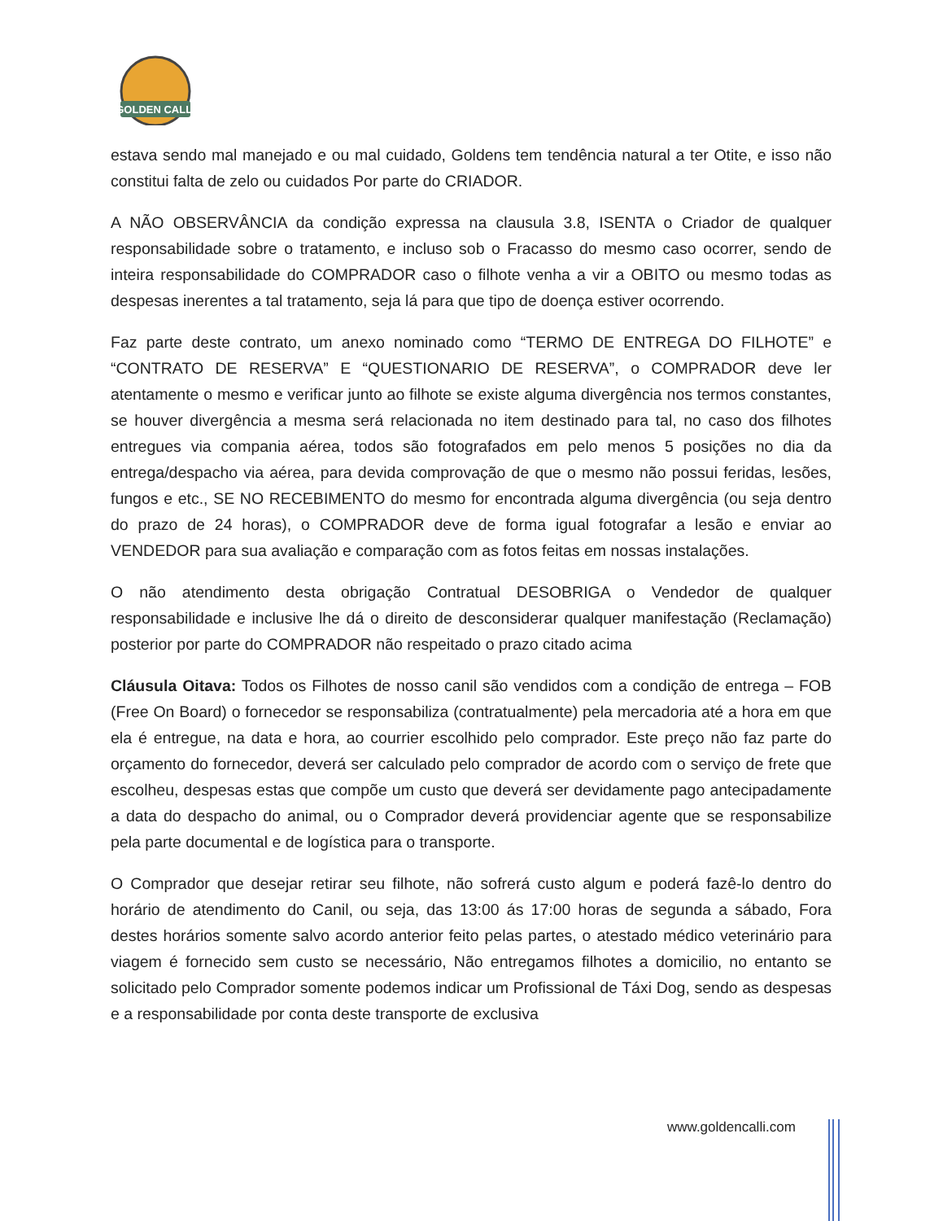GOLDEN CALLI
estava sendo mal manejado e ou mal cuidado, Goldens tem tendência natural a ter Otite, e isso não constitui falta de zelo ou cuidados Por parte do CRIADOR.
A NÃO OBSERVÂNCIA da condição expressa na clausula 3.8, ISENTA o Criador de qualquer responsabilidade sobre o tratamento, e incluso sob o Fracasso do mesmo caso ocorrer, sendo de inteira responsabilidade do COMPRADOR caso o filhote venha a vir a OBITO ou mesmo todas as despesas inerentes a tal tratamento, seja lá para que tipo de doença estiver ocorrendo.
Faz parte deste contrato, um anexo nominado como “TERMO DE ENTREGA DO FILHOTE” e “CONTRATO DE RESERVA” E “QUESTIONARIO DE RESERVA”, o COMPRADOR deve ler atentamente o mesmo e verificar junto ao filhote se existe alguma divergência nos termos constantes, se houver divergência a mesma será relacionada no item destinado para tal, no caso dos filhotes entregues via compania aérea, todos são fotografados em pelo menos 5 posições no dia da entrega/despacho via aérea, para devida comprovação de que o mesmo não possui feridas, lesões, fungos e etc., SE NO RECEBIMENTO do mesmo for encontrada alguma divergência (ou seja dentro do prazo de 24 horas), o COMPRADOR deve de forma igual fotografar a lesão e enviar ao VENDEDOR para sua avaliação e comparação com as fotos feitas em nossas instalações.
O não atendimento desta obrigação Contratual DESOBRIGA o Vendedor de qualquer responsabilidade e inclusive lhe dá o direito de desconsiderar qualquer manifestação (Reclamação) posterior por parte do COMPRADOR não respeitado o prazo citado acima
Cláusula Oitava: Todos os Filhotes de nosso canil são vendidos com a condição de entrega – FOB (Free On Board) o fornecedor se responsabiliza (contratualmente) pela mercadoria até a hora em que ela é entregue, na data e hora, ao courrier escolhido pelo comprador. Este preço não faz parte do orçamento do fornecedor, deverá ser calculado pelo comprador de acordo com o serviço de frete que escolheu, despesas estas que compõe um custo que deverá ser devidamente pago antecipadamente a data do despacho do animal, ou o Comprador deverá providenciar agente que se responsabilize pela parte documental e de logística para o transporte.
O Comprador que desejar retirar seu filhote, não sofrerá custo algum e poderá fazê-lo dentro do horário de atendimento do Canil, ou seja, das 13:00 ás 17:00 horas de segunda a sábado, Fora destes horários somente salvo acordo anterior feito pelas partes, o atestado médico veterinário para viagem é fornecido sem custo se necessário, Não entregamos filhotes a domicilio, no entanto se solicitado pelo Comprador somente podemos indicar um Profissional de Táxi Dog, sendo as despesas e a responsabilidade por conta deste transporte de exclusiva
www.goldencalli.com